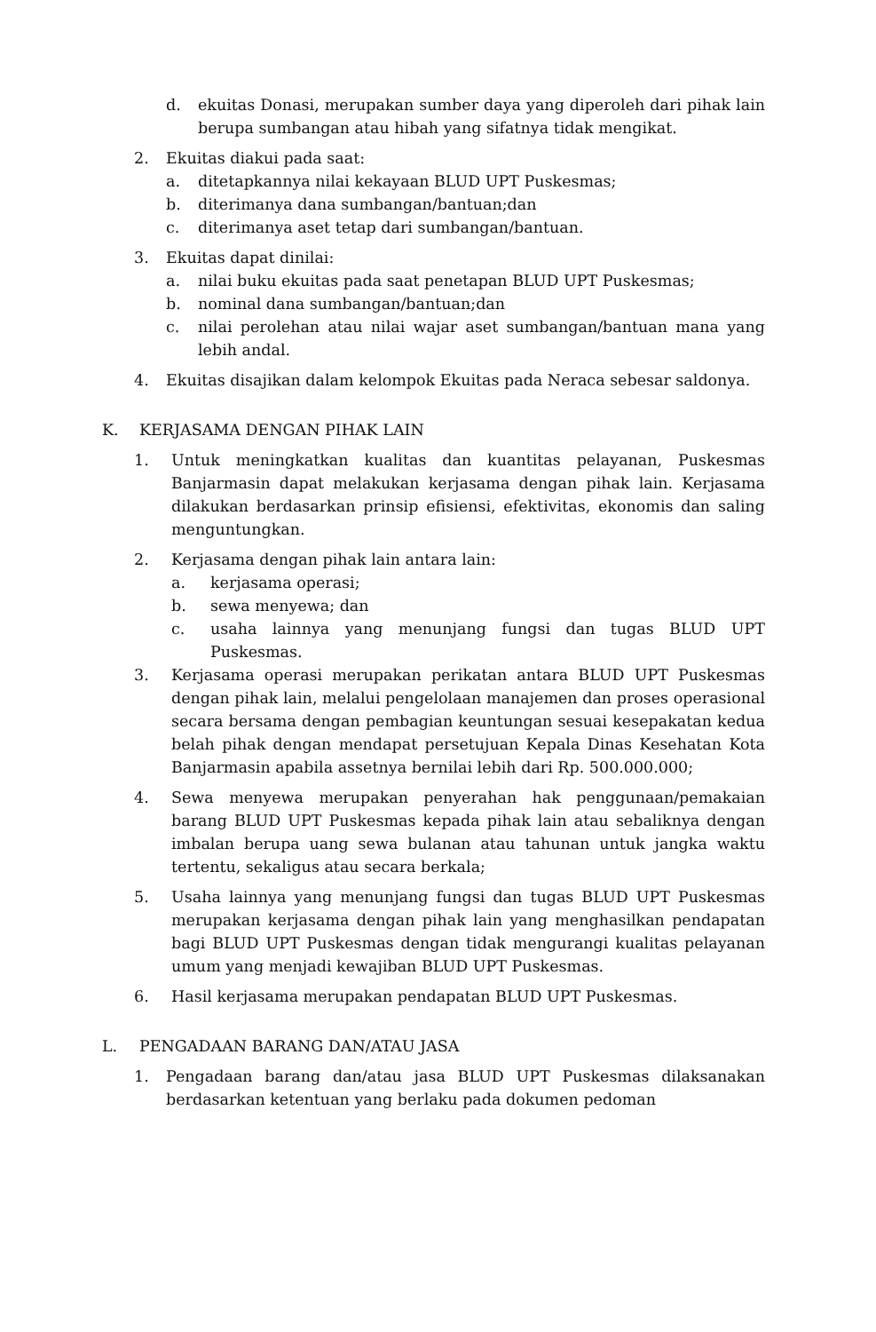d. ekuitas Donasi, merupakan sumber daya yang diperoleh dari pihak lain berupa sumbangan atau hibah yang sifatnya tidak mengikat.
2. Ekuitas diakui pada saat:
a. ditetapkannya nilai kekayaan BLUD UPT Puskesmas;
b. diterimanya dana sumbangan/bantuan;dan
c. diterimanya aset tetap dari sumbangan/bantuan.
3. Ekuitas dapat dinilai:
a. nilai buku ekuitas pada saat penetapan BLUD UPT Puskesmas;
b. nominal dana sumbangan/bantuan;dan
c. nilai perolehan atau nilai wajar aset sumbangan/bantuan mana yang lebih andal.
4. Ekuitas disajikan dalam kelompok Ekuitas pada Neraca sebesar saldonya.
K. KERJASAMA DENGAN PIHAK LAIN
1. Untuk meningkatkan kualitas dan kuantitas pelayanan, Puskesmas Banjarmasin dapat melakukan kerjasama dengan pihak lain. Kerjasama dilakukan berdasarkan prinsip efisiensi, efektivitas, ekonomis dan saling menguntungkan.
2. Kerjasama dengan pihak lain antara lain:
a. kerjasama operasi;
b. sewa menyewa; dan
c. usaha lainnya yang menunjang fungsi dan tugas BLUD UPT Puskesmas.
3. Kerjasama operasi merupakan perikatan antara BLUD UPT Puskesmas dengan pihak lain, melalui pengelolaan manajemen dan proses operasional secara bersama dengan pembagian keuntungan sesuai kesepakatan kedua belah pihak dengan mendapat persetujuan Kepala Dinas Kesehatan Kota Banjarmasin apabila assetnya bernilai lebih dari Rp. 500.000.000;
4. Sewa menyewa merupakan penyerahan hak penggunaan/pemakaian barang BLUD UPT Puskesmas kepada pihak lain atau sebaliknya dengan imbalan berupa uang sewa bulanan atau tahunan untuk jangka waktu tertentu, sekaligus atau secara berkala;
5. Usaha lainnya yang menunjang fungsi dan tugas BLUD UPT Puskesmas merupakan kerjasama dengan pihak lain yang menghasilkan pendapatan bagi BLUD UPT Puskesmas dengan tidak mengurangi kualitas pelayanan umum yang menjadi kewajiban BLUD UPT Puskesmas.
6. Hasil kerjasama merupakan pendapatan BLUD UPT Puskesmas.
L. PENGADAAN BARANG DAN/ATAU JASA
1. Pengadaan barang dan/atau jasa BLUD UPT Puskesmas dilaksanakan berdasarkan ketentuan yang berlaku pada dokumen pedoman